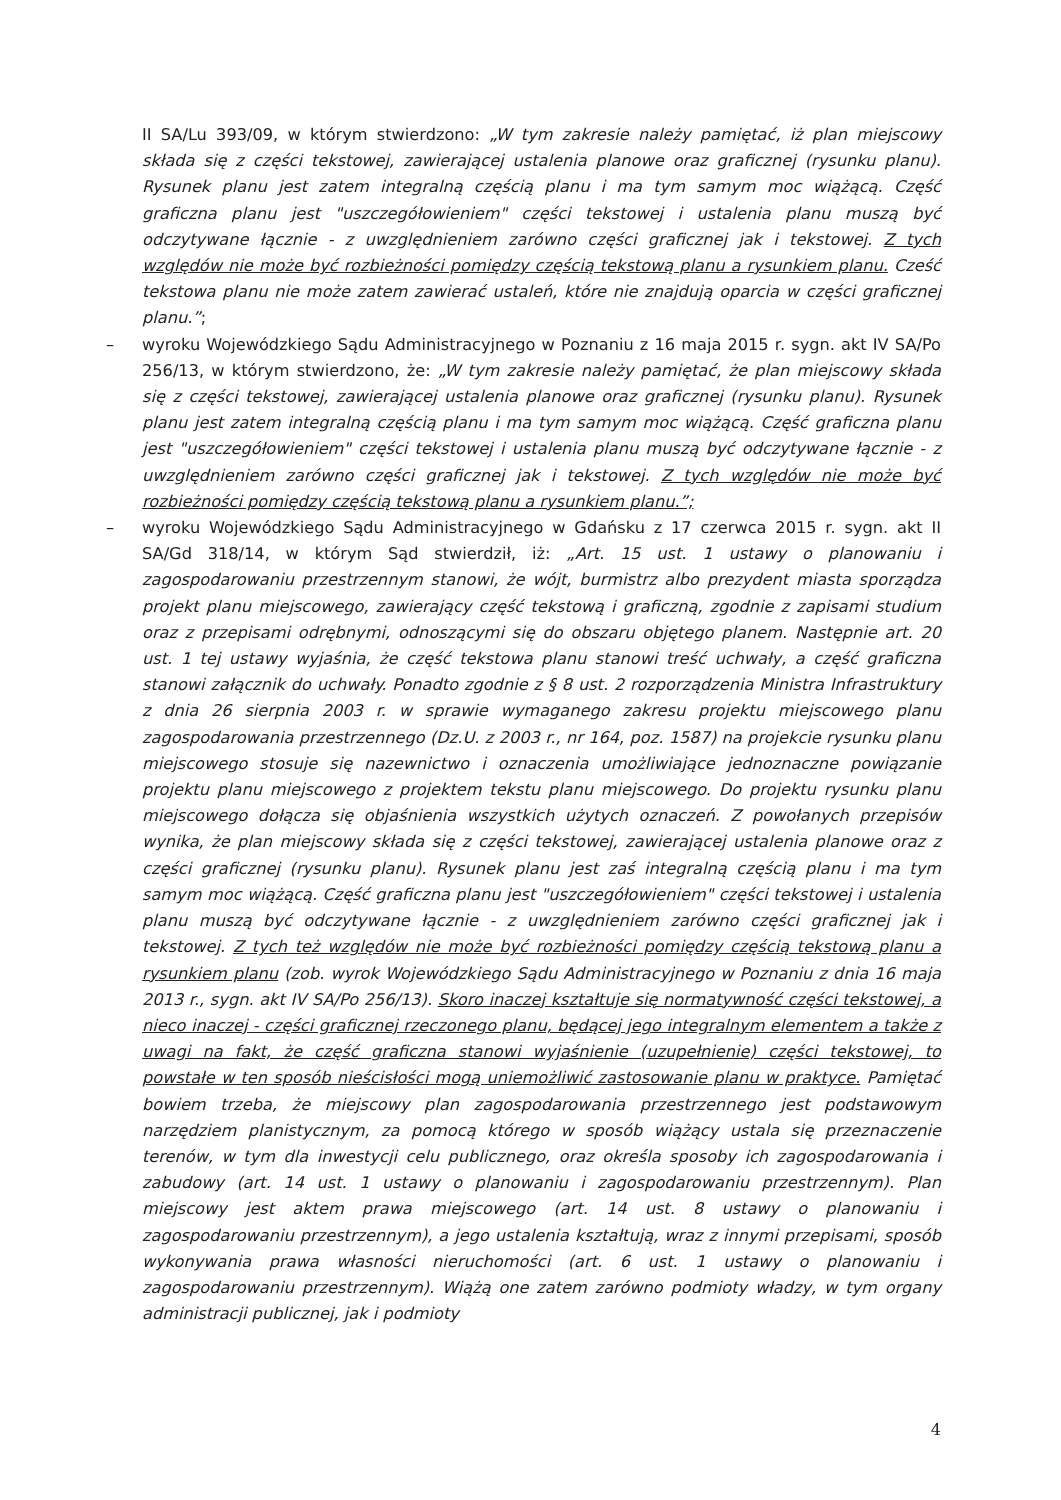II SA/Lu 393/09, w którym stwierdzono: „W tym zakresie należy pamiętać, iż plan miejscowy składa się z części tekstowej, zawierającej ustalenia planowe oraz graficznej (rysunku planu). Rysunek planu jest zatem integralną częścią planu i ma tym samym moc wiążącą. Część graficzna planu jest "uszczegółowieniem" części tekstowej i ustalenia planu muszą być odczytywane łącznie - z uwzględnieniem zarówno części graficznej jak i tekstowej. Z tych względów nie może być rozbieżności pomiędzy częścią tekstową planu a rysunkiem planu. Cześć tekstowa planu nie może zatem zawierać ustaleń, które nie znajdują oparcia w części graficznej planu.”;
– wyroku Wojewódzkiego Sądu Administracyjnego w Poznaniu z 16 maja 2015 r. sygn. akt IV SA/Po 256/13, w którym stwierdzono, że: „W tym zakresie należy pamiętać, że plan miejscowy składa się z części tekstowej, zawierającej ustalenia planowe oraz graficznej (rysunku planu). Rysunek planu jest zatem integralną częścią planu i ma tym samym moc wiążącą. Część graficzna planu jest "uszczegółowieniem" części tekstowej i ustalenia planu muszą być odczytywane łącznie - z uwzględnieniem zarówno części graficznej jak i tekstowej. Z tych względów nie może być rozbieżności pomiędzy częścią tekstową planu a rysunkiem planu.”;
– wyroku Wojewódzkiego Sądu Administracyjnego w Gdańsku z 17 czerwca 2015 r. sygn. akt II SA/Gd 318/14, w którym Sąd stwierdził, iż: „Art. 15 ust. 1 ustawy o planowaniu i zagospodarowaniu przestrzennym stanowi, że wójt, burmistrz albo prezydent miasta sporządza projekt planu miejscowego, zawierający część tekstową i graficzną, zgodnie z zapisami studium oraz z przepisami odrębnymi, odnoszącymi się do obszaru objętego planem. Następnie art. 20 ust. 1 tej ustawy wyjaśnia, że część tekstowa planu stanowi treść uchwały, a część graficzna stanowi załącznik do uchwały. Ponadto zgodnie z § 8 ust. 2 rozporządzenia Ministra Infrastruktury z dnia 26 sierpnia 2003 r. w sprawie wymaganego zakresu projektu miejscowego planu zagospodarowania przestrzennego (Dz.U. z 2003 r., nr 164, poz. 1587) na projekcie rysunku planu miejscowego stosuje się nazewnictwo i oznaczenia umożliwiające jednoznaczne powiązanie projektu planu miejscowego z projektem tekstu planu miejscowego. Do projektu rysunku planu miejscowego dołącza się objaśnienia wszystkich użytych oznaczeń. Z powołanych przepisów wynika, że plan miejscowy składa się z części tekstowej, zawierającej ustalenia planowe oraz z części graficznej (rysunku planu). Rysunek planu jest zaś integralną częścią planu i ma tym samym moc wiążącą. Część graficzna planu jest "uszczegółowieniem" części tekstowej i ustalenia planu muszą być odczytywane łącznie - z uwzględnieniem zarówno części graficznej jak i tekstowej. Z tych też względów nie może być rozbieżności pomiędzy częścią tekstową planu a rysunkiem planu (zob. wyrok Wojewódzkiego Sądu Administracyjnego w Poznaniu z dnia 16 maja 2013 r., sygn. akt IV SA/Po 256/13). Skoro inaczej kształtuje się normatywność części tekstowej, a nieco inaczej - części graficznej rzeczonego planu, będącej jego integralnym elementem a także z uwagi na fakt, że część graficzna stanowi wyjaśnienie (uzupełnienie) części tekstowej, to powstałe w ten sposób nieścisłości mogą uniemożliwić zastosowanie planu w praktyce. Pamiętać bowiem trzeba, że miejscowy plan zagospodarowania przestrzennego jest podstawowym narzędziem planistycznym, za pomocą którego w sposób wiążący ustala się przeznaczenie terenów, w tym dla inwestycji celu publicznego, oraz określa sposoby ich zagospodarowania i zabudowy (art. 14 ust. 1 ustawy o planowaniu i zagospodarowaniu przestrzennym). Plan miejscowy jest aktem prawa miejscowego (art. 14 ust. 8 ustawy o planowaniu i zagospodarowaniu przestrzennym), a jego ustalenia kształtują, wraz z innymi przepisami, sposób wykonywania prawa własności nieruchomości (art. 6 ust. 1 ustawy o planowaniu i zagospodarowaniu przestrzennym). Wiążą one zatem zarówno podmioty władzy, w tym organy administracji publicznej, jak i podmioty
4